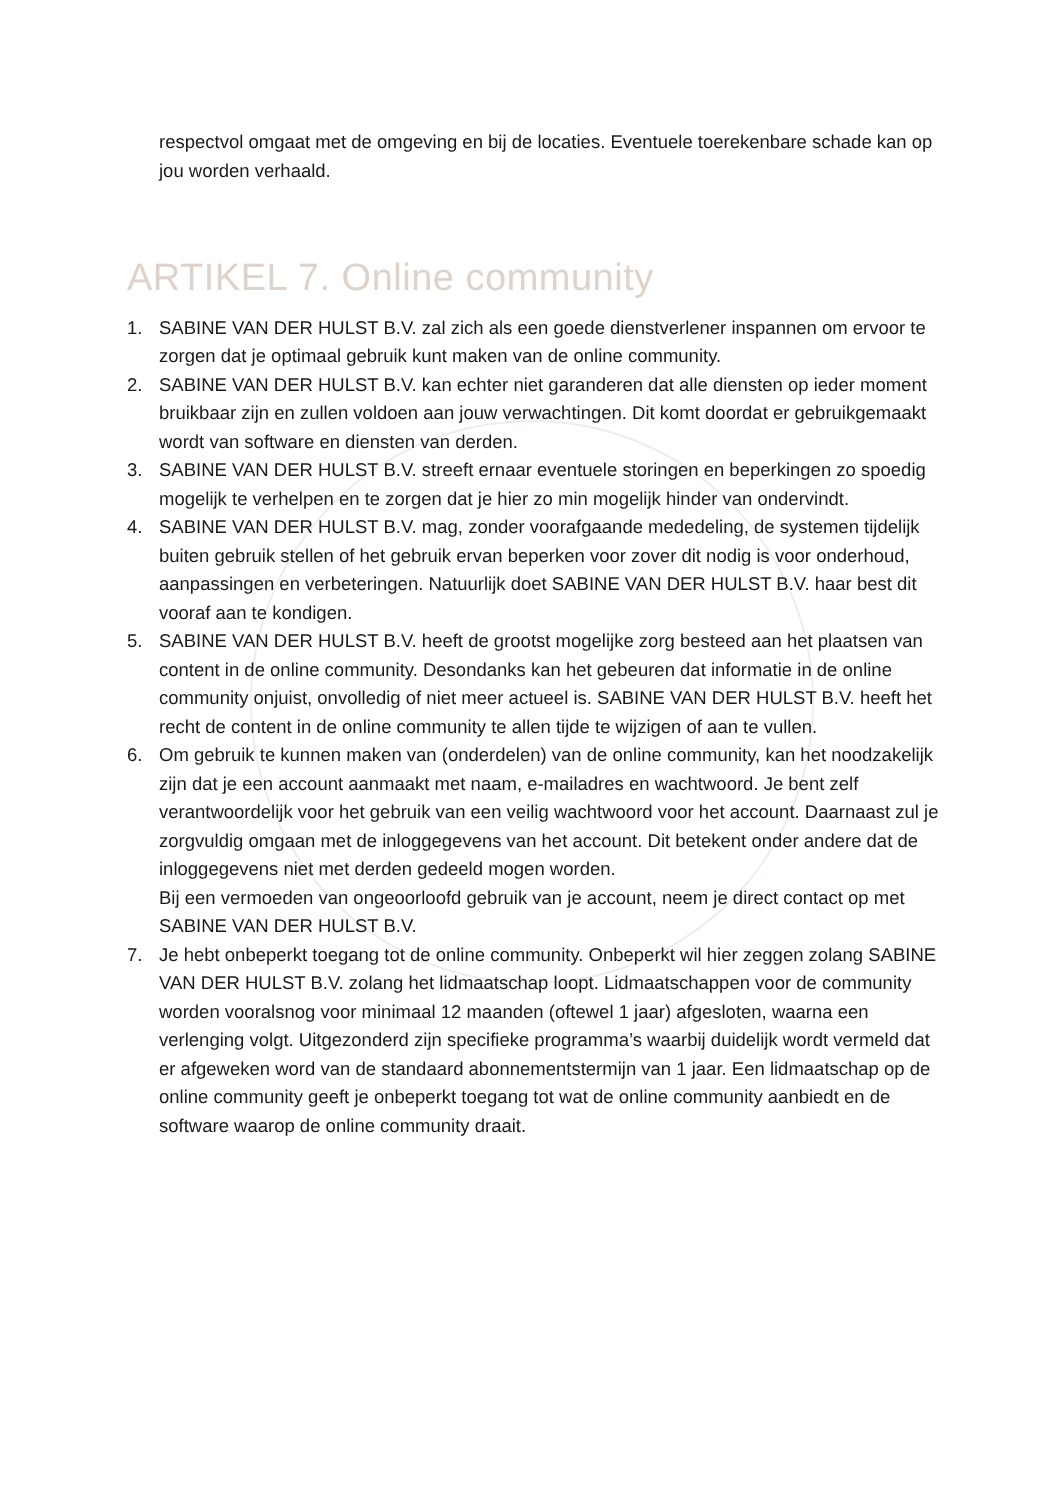respectvol omgaat met de omgeving en bij de locaties. Eventuele toerekenbare schade kan op jou worden verhaald.
ARTIKEL 7. Online community
1. SABINE VAN DER HULST B.V. zal zich als een goede dienstverlener inspannen om ervoor te zorgen dat je optimaal gebruik kunt maken van de online community.
2. SABINE VAN DER HULST B.V. kan echter niet garanderen dat alle diensten op ieder moment bruikbaar zijn en zullen voldoen aan jouw verwachtingen. Dit komt doordat er gebruikgemaakt wordt van software en diensten van derden.
3. SABINE VAN DER HULST B.V. streeft ernaar eventuele storingen en beperkingen zo spoedig mogelijk te verhelpen en te zorgen dat je hier zo min mogelijk hinder van ondervindt.
4. SABINE VAN DER HULST B.V. mag, zonder voorafgaande mededeling, de systemen tijdelijk buiten gebruik stellen of het gebruik ervan beperken voor zover dit nodig is voor onderhoud, aanpassingen en verbeteringen. Natuurlijk doet SABINE VAN DER HULST B.V. haar best dit vooraf aan te kondigen.
5. SABINE VAN DER HULST B.V. heeft de grootst mogelijke zorg besteed aan het plaatsen van content in de online community. Desondanks kan het gebeuren dat informatie in de online community onjuist, onvolledig of niet meer actueel is. SABINE VAN DER HULST B.V. heeft het recht de content in de online community te allen tijde te wijzigen of aan te vullen.
6. Om gebruik te kunnen maken van (onderdelen) van de online community, kan het noodzakelijk zijn dat je een account aanmaakt met naam, e-mailadres en wachtwoord. Je bent zelf verantwoordelijk voor het gebruik van een veilig wachtwoord voor het account. Daarnaast zul je zorgvuldig omgaan met de inloggegevens van het account. Dit betekent onder andere dat de inloggegevens niet met derden gedeeld mogen worden.
Bij een vermoeden van ongeoorloofd gebruik van je account, neem je direct contact op met SABINE VAN DER HULST B.V.
7. Je hebt onbeperkt toegang tot de online community. Onbeperkt wil hier zeggen zolang SABINE VAN DER HULST B.V. zolang het lidmaatschap loopt. Lidmaatschappen voor de community worden vooralsnog voor minimaal 12 maanden (oftewel 1 jaar) afgesloten, waarna een verlenging volgt. Uitgezonderd zijn specifieke programma’s waarbij duidelijk wordt vermeld dat er afgeweken word van de standaard abonnementstermijn van 1 jaar. Een lidmaatschap op de online community geeft je onbeperkt toegang tot wat de online community aanbiedt en de software waarop de online community draait.